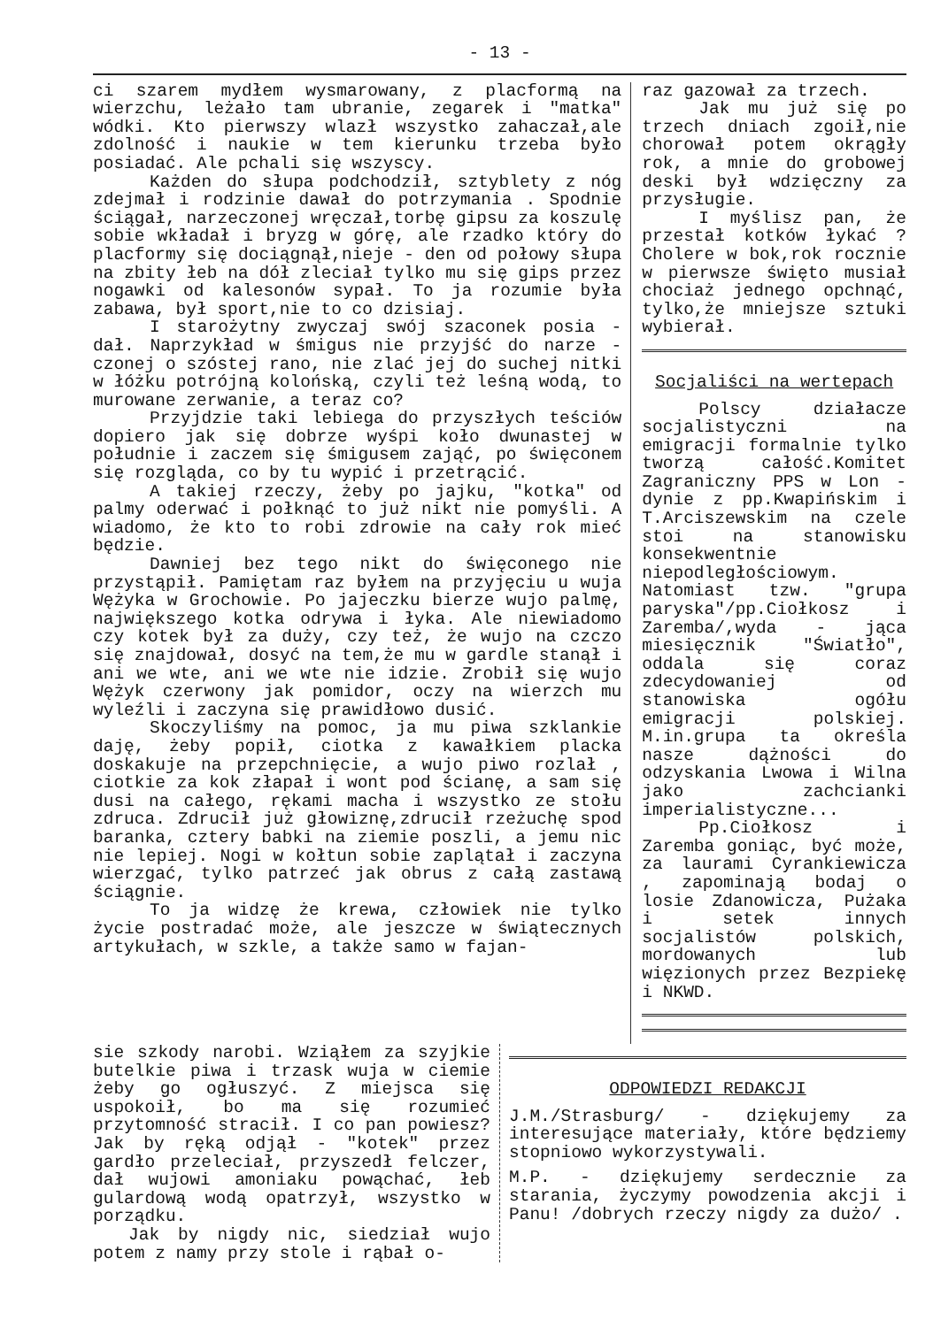- 13 -
ci szarem mydłem wysmarowany, z placformą na wierzchu, leżało tam ubranie, zegarek i "matka" wódki. Kto pierwszy wlazł wszystko zahaczał,ale zdolność i naukie w tem kierunku trzeba było posiadać. Ale pchali się wszyscy.
Każden do słupa podchodził, sztyblety z nóg zdejmał i rodzinie dawał do potrzymania . Spodnie ściągał, narzeczonej wręczał,torbę gipsu za koszulę sobie wkładał i bryzg w górę, ale rzadko który do placformy się dociągnął,nieje - den od połowy słupa na zbity łeb na dół zleciał tylko mu się gips przez nogawki od kalesonów sypał. To ja rozumie była zabawa, był sport,nie to co dzisiaj.
I starożytny zwyczaj swój szaconek posia - dał. Naprzykład w śmigus nie przyjść do narze - czonej o szóstej rano, nie zlać jej do suchej nitki w łóżku potrójną kolońską, czyli też leśną wodą, to murowane zerwanie, a teraz co?
Przyjdzie taki lebiega do przyszłych teściów dopiero jak się dobrze wyśpi koło dwunastej w południe i zaczem się śmigusem zająć, po święconem się rozgląda, co by tu wypić i przetrącić.
A takiej rzeczy, żeby po jajku, "kotka" od palmy oderwać i połknąć to już nikt nie pomyśli. A wiadomo, że kto to robi zdrowie na cały rok mieć będzie.
Dawniej bez tego nikt do święconego nie przystąpił. Pamiętam raz byłem na przyjęciu u wuja Wężyka w Grochowie. Po jajeczku bierze wujo palmę, największego kotka odrywa i łyka. Ale niewiadomo czy kotek był za duży, czy też, że wujo na czczo się znajdował, dosyć na tem,że mu w gardle stanął i ani we wte, ani we wte nie idzie. Zrobił się wujo Wężyk czerwony jak pomidor, oczy na wierzch mu wyleźli i zaczyna się prawidłowo dusić.
Skoczyliśmy na pomoc, ja mu piwa szklankie daję, żeby popił, ciotka z kawałkiem placka doskakuje na przepchnięcie, a wujo piwo rozlał , ciotkie za kok złapał i wont pod ścianę, a sam się dusi na całego, rękami macha i wszystko ze stołu zdruca. Zdrucił już głowiznę,zdrucił rzeżuchę spod baranka, cztery babki na ziemie poszli, a jemu nic nie lepiej. Nogi w kołtun sobie zaplątał i zaczyna wierzgać, tylko patrzeć jak obrus z całą zastawą ściągnie.
To ja widzę że krewa, człowiek nie tylko życie postradać może, ale jeszcze w świątecznych artykułach, w szkle, a także samo w fajan-
raz gazował za trzech.
Jak mu już się po trzech dniach zgoił,nie chorował potem okrągły rok, a mnie do grobowej deski był wdzięczny za przysługie.
I myślisz pan, że przestał kotków łykać ? Cholere w bok,rok rocznie w pierwsze święto musiał chociaż jednego opchnąć, tylko,że mniejsze sztuki wybierał.
Socjaliści na wertepach
Polscy działacze socjalistyczni na emigracji formalnie tylko tworzą całość.Komitet Zagraniczny PPS w Lon - dynie z pp.Kwapińskim i T.Arciszewskim na czele stoi na stanowisku konsekwentnie niepodległościowym. Natomiast tzw. "grupa paryska"/pp.Ciołkosz i Zaremba/,wyda - jąca miesięcznik "Światło", oddala się coraz zdecydowaniej od stanowiska ogółu emigracji polskiej. M.in.grupa ta określa nasze dążności do odzyskania Lwowa i Wilna jako zachcianki imperialistyczne...
Pp.Ciołkosz i Zaremba goniąc, być może, za laurami Cyrankiewicza , zapominają bodaj o losie Zdanowicza, Pużaka i setek innych socjalistów polskich, mordowanych lub więzionych przez Bezpiekę i NKWD.
sie szkody narobi. Wziąłem za szyjkie butelkie piwa i trzask wuja w ciemie żeby go ogłuszyć. Z miejsca się uspokoił, bo ma się rozumieć przytomność stracił. I co pan powiesz? Jak by ręką odjął - "kotek" przez gardło przeleciał, przyszedł felczer, dał wujowi amoniaku powąchać, łeb gulardową wodą opatrzył, wszystko w porządku.
Jak by nigdy nic, siedział wujo potem z namy przy stole i rąbał o-
ODPOWIEDZI REDAKCJI
J.M./Strasburg/ - dziękujemy za interesujące materiały, które będziemy stopniowo wykorzystywali.
M.P. - dziękujemy serdecznie za starania, życzymy powodzenia akcji i Panu! /dobrych rzeczy nigdy za dużo/ .